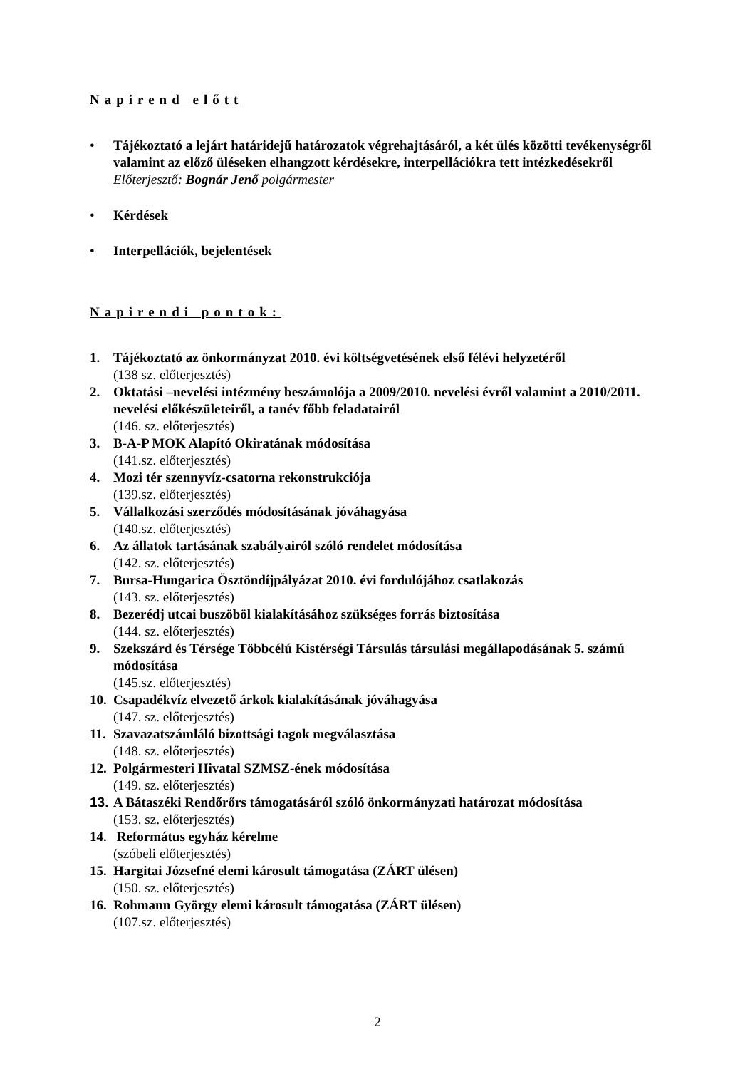Napirend előtt
• Tájékoztató a lejárt határidejű határozatok végrehajtásáról, a két ülés közötti tevékenységről valamint az előző üléseken elhangzott kérdésekre, interpellációkra tett intézkedésekről
Előterjesztő: Bognár Jenő polgármester
• Kérdések
• Interpellációk, bejelentések
Napirendi pontok:
1. Tájékoztató az önkormányzat 2010. évi költségvetésének első félévi helyzetéről
(138 sz. előterjesztés)
2. Oktatási –nevelési intézmény beszámolója a 2009/2010. nevelési évről valamint a 2010/2011. nevelési előkészületeiről, a tanév főbb feladatairól
(146. sz. előterjesztés)
3. B-A-P MOK Alapító Okiratának módosítása
(141.sz. előterjesztés)
4. Mozi tér szennyvíz-csatorna rekonstrukciója
(139.sz. előterjesztés)
5. Vállalkozási szerződés módosításának jóváhagyása
(140.sz. előterjesztés)
6. Az állatok tartásának szabályairól szóló rendelet módosítása
(142. sz. előterjesztés)
7. Bursa-Hungarica Ösztöndíjpályázat 2010. évi fordulójához csatlakozás
(143. sz. előterjesztés)
8. Bezerédj utcai buszöböl kialakításához szükséges forrás biztosítása
(144. sz. előterjesztés)
9. Szekszárd és Térsége Többcélú Kistérségi Társulás társulási megállapodásának 5. számú módosítása
(145.sz. előterjesztés)
10.
Csapadékvíz elvezető árkok kialakításának jóváhagyása
(147. sz. előterjesztés)
11.
Szavazatszámláló bizottsági tagok megválasztása
(148. sz. előterjesztés)
12.
Polgármesteri Hivatal SZMSZ-ének módosítása
(149. sz. előterjesztés)
13.
A Bátaszéki Rendőrőrs támogatásáról szóló önkormányzati határozat módosítása
(153. sz. előterjesztés)
14.
Református egyház kérelme
(szóbeli előterjesztés)
15.
Hargitai Józsefné elemi károsult támogatása (ZÁRT ülésen)
(150. sz. előterjesztés)
16.
Rohmann György elemi károsult támogatása (ZÁRT ülésen)
(107.sz. előterjesztés)
2